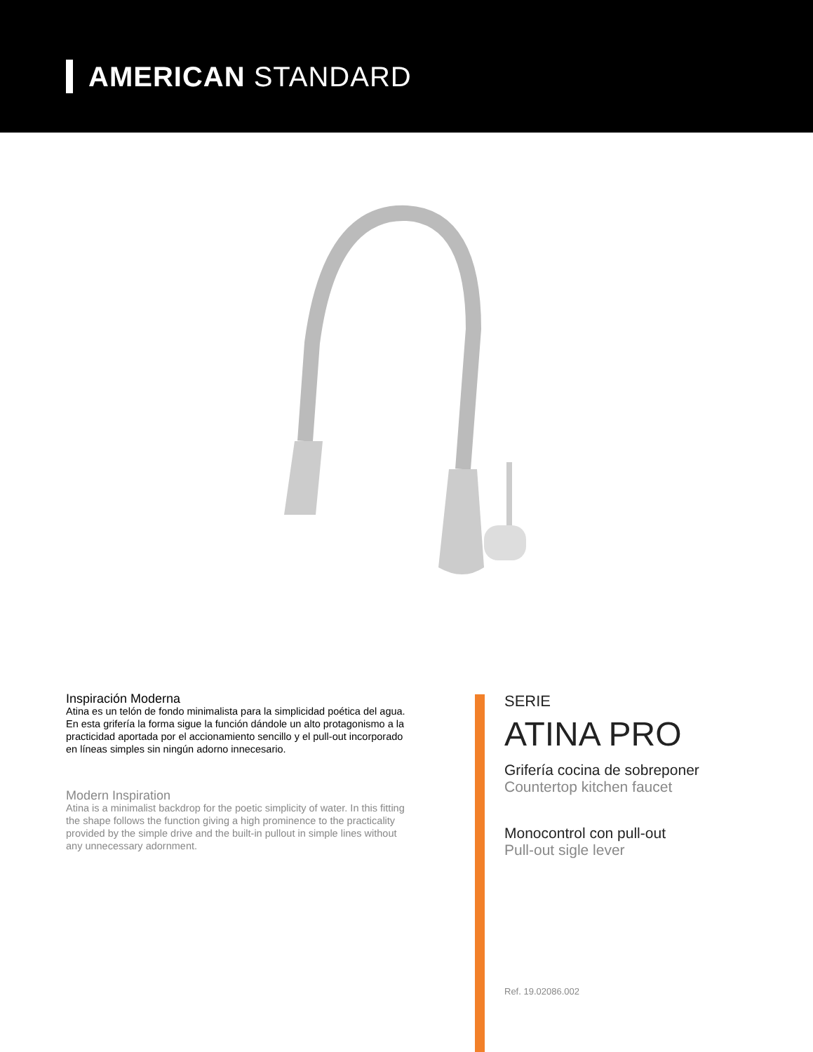AMERICAN STANDARD
Inspiración Moderna
Atina es un telón de fondo minimalista para la simplicidad poética del agua. En esta grifería la forma sigue la función dándole un alto protagonismo a la practicidad aportada por el accionamiento sencillo y el pull-out incorporado en líneas simples sin ningún adorno innecesario.
Modern Inspiration
Atina is a minimalist backdrop for the poetic simplicity of water. In this fitting the shape follows the function giving a high prominence to the practicality provided by the simple drive and the built-in pullout in simple lines without any unnecessary adornment.
SERIE
ATINA PRO
Grifería cocina de sobreponer
Countertop kitchen faucet
Monocontrol con pull-out
Pull-out sigle lever
Ref. 19.02086.002